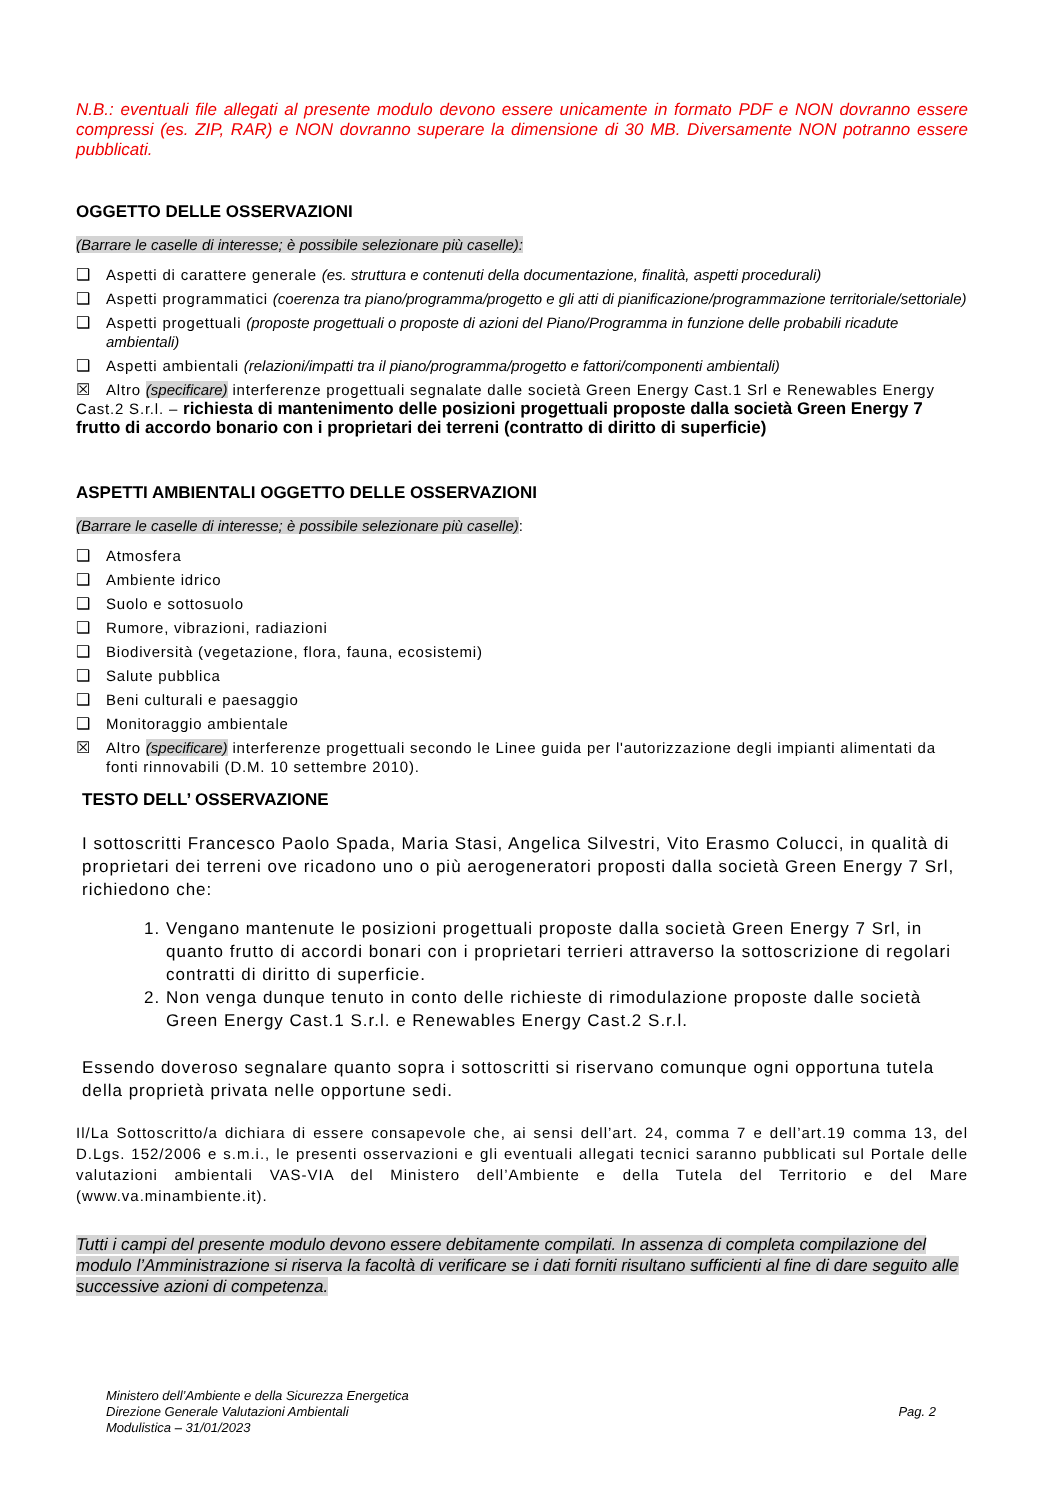N.B.: eventuali file allegati al presente modulo devono essere unicamente in formato PDF e NON dovranno essere compressi (es. ZIP, RAR) e NON dovranno superare la dimensione di 30 MB. Diversamente NON potranno essere pubblicati.
OGGETTO DELLE OSSERVAZIONI
(Barrare le caselle di interesse; è possibile selezionare più caselle):
❑ Aspetti di carattere generale (es. struttura e contenuti della documentazione, finalità, aspetti procedurali)
❑ Aspetti programmatici (coerenza tra piano/programma/progetto e gli atti di pianificazione/programmazione territoriale/settoriale)
❑ Aspetti progettuali (proposte progettuali o proposte di azioni del Piano/Programma in funzione delle probabili ricadute ambientali)
❑ Aspetti ambientali (relazioni/impatti tra il piano/programma/progetto e fattori/componenti ambientali)
☒ Altro (specificare) interferenze progettuali segnalate dalle società Green Energy Cast.1 Srl e Renewables Energy Cast.2 S.r.l. – richiesta di mantenimento delle posizioni progettuali proposte dalla società Green Energy 7 frutto di accordo bonario con i proprietari dei terreni (contratto di diritto di superficie)
ASPETTI AMBIENTALI OGGETTO DELLE OSSERVAZIONI
(Barrare le caselle di interesse; è possibile selezionare più caselle):
❑ Atmosfera
❑ Ambiente idrico
❑ Suolo e sottosuolo
❑ Rumore, vibrazioni, radiazioni
❑ Biodiversità (vegetazione, flora, fauna, ecosistemi)
❑ Salute pubblica
❑ Beni culturali e paesaggio
❑ Monitoraggio ambientale
☒ Altro (specificare) interferenze progettuali secondo le Linee guida per l'autorizzazione degli impianti alimentati da fonti rinnovabili (D.M. 10 settembre 2010).
TESTO DELL’ OSSERVAZIONE
I sottoscritti Francesco Paolo Spada, Maria Stasi, Angelica Silvestri, Vito Erasmo Colucci, in qualità di proprietari dei terreni ove ricadono uno o più aerogeneratori proposti dalla società Green Energy 7 Srl, richiedono che:
1. Vengano mantenute le posizioni progettuali proposte dalla società Green Energy 7 Srl, in quanto frutto di accordi bonari con i proprietari terrieri attraverso la sottoscrizione di regolari contratti di diritto di superficie.
2. Non venga dunque tenuto in conto delle richieste di rimodulazione proposte dalle società Green Energy Cast.1 S.r.l. e Renewables Energy Cast.2 S.r.l.
Essendo doveroso segnalare quanto sopra i sottoscritti si riservano comunque ogni opportuna tutela della proprietà privata nelle opportune sedi.
Il/La Sottoscritto/a dichiara di essere consapevole che, ai sensi dell’art. 24, comma 7 e dell’art.19 comma 13, del D.Lgs. 152/2006 e s.m.i., le presenti osservazioni e gli eventuali allegati tecnici saranno pubblicati sul Portale delle valutazioni ambientali VAS-VIA del Ministero dell’Ambiente e della Tutela del Territorio e del Mare (www.va.minambiente.it).
Tutti i campi del presente modulo devono essere debitamente compilati. In assenza di completa compilazione del modulo l’Amministrazione si riserva la facoltà di verificare se i dati forniti risultano sufficienti al fine di dare seguito alle successive azioni di competenza.
Ministero dell’Ambiente e della Sicurezza Energetica
Direzione Generale Valutazioni Ambientali
Modulistica – 31/01/2023
Pag. 2